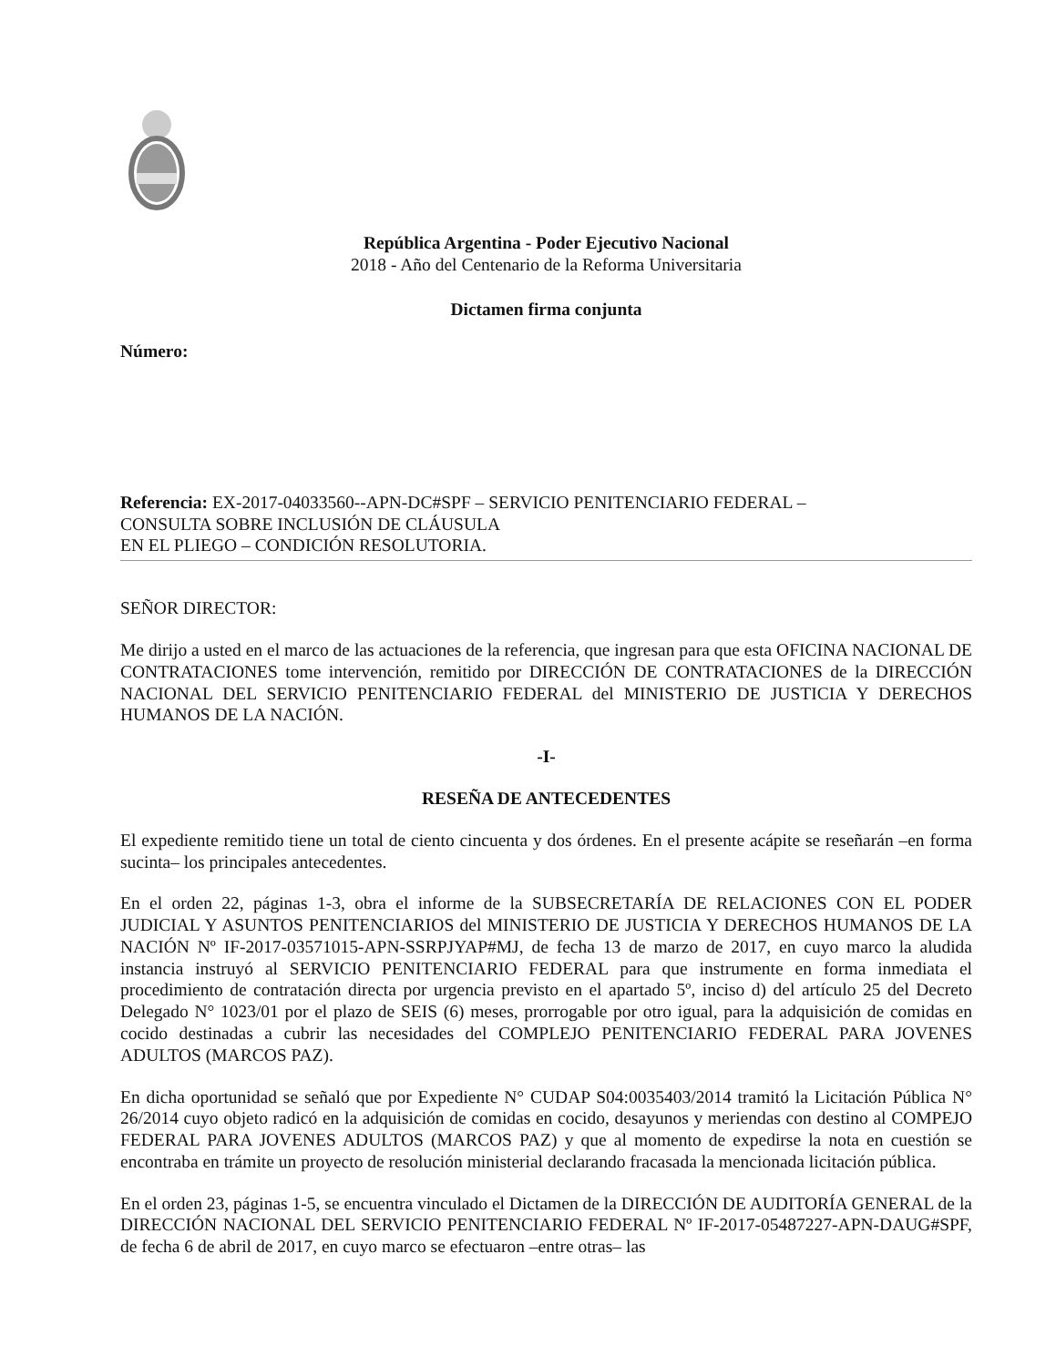República Argentina - Poder Ejecutivo Nacional
2018 - Año del Centenario de la Reforma Universitaria
Dictamen firma conjunta
Número:
Referencia: EX-2017-04033560--APN-DC#SPF – SERVICIO PENITENCIARIO FEDERAL –
CONSULTA SOBRE INCLUSIÓN DE CLÁUSULA
EN EL PLIEGO – CONDICIÓN RESOLUTORIA.
SEÑOR DIRECTOR:
Me dirijo a usted en el marco de las actuaciones de la referencia, que ingresan para que esta OFICINA NACIONAL DE CONTRATACIONES tome intervención, remitido por DIRECCIÓN DE CONTRATACIONES de la DIRECCIÓN NACIONAL DEL SERVICIO PENITENCIARIO FEDERAL del MINISTERIO DE JUSTICIA Y DERECHOS HUMANOS DE LA NACIÓN.
-I-
RESEÑA DE ANTECEDENTES
El expediente remitido tiene un total de ciento cincuenta y dos órdenes. En el presente acápite se reseñarán –en forma sucinta– los principales antecedentes.
En el orden 22, páginas 1-3, obra el informe de la SUBSECRETARÍA DE RELACIONES CON EL PODER JUDICIAL Y ASUNTOS PENITENCIARIOS del MINISTERIO DE JUSTICIA Y DERECHOS HUMANOS DE LA NACIÓN Nº IF-2017-03571015-APN-SSRPJYAP#MJ, de fecha 13 de marzo de 2017, en cuyo marco la aludida instancia instruyó al SERVICIO PENITENCIARIO FEDERAL para que instrumente en forma inmediata el procedimiento de contratación directa por urgencia previsto en el apartado 5º, inciso d) del artículo 25 del Decreto Delegado N° 1023/01 por el plazo de SEIS (6) meses, prorrogable por otro igual, para la adquisición de comidas en cocido destinadas a cubrir las necesidades del COMPLEJO PENITENCIARIO FEDERAL PARA JOVENES ADULTOS (MARCOS PAZ).
En dicha oportunidad se señaló que por Expediente N° CUDAP S04:0035403/2014 tramitó la Licitación Pública N° 26/2014 cuyo objeto radicó en la adquisición de comidas en cocido, desayunos y meriendas con destino al COMPEJO FEDERAL PARA JOVENES ADULTOS (MARCOS PAZ) y que al momento de expedirse la nota en cuestión se encontraba en trámite un proyecto de resolución ministerial declarando fracasada la mencionada licitación pública.
En el orden 23, páginas 1-5, se encuentra vinculado el Dictamen de la DIRECCIÓN DE AUDITORÍA GENERAL de la DIRECCIÓN NACIONAL DEL SERVICIO PENITENCIARIO FEDERAL Nº IF-2017-05487227-APN-DAUG#SPF, de fecha 6 de abril de 2017, en cuyo marco se efectuaron –entre otras– las